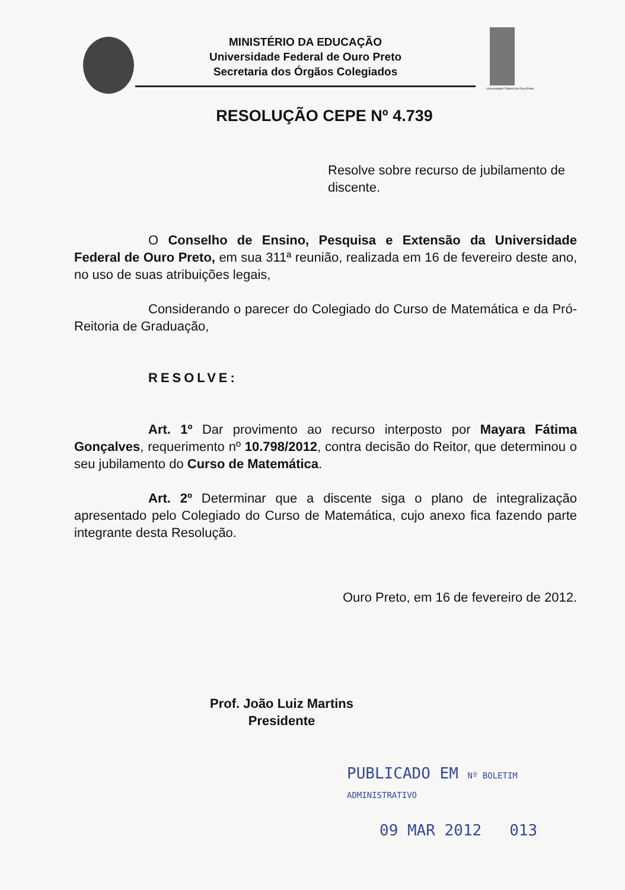MINISTÉRIO DA EDUCAÇÃO
Universidade Federal de Ouro Preto
Secretaria dos Órgãos Colegiados
Universidade Federal de Ouro Preto
RESOLUÇÃO CEPE Nº 4.739
Resolve sobre recurso de jubilamento de discente.
O Conselho de Ensino, Pesquisa e Extensão da Universidade Federal de Ouro Preto, em sua 311ª reunião, realizada em 16 de fevereiro deste ano, no uso de suas atribuições legais,
Considerando o parecer do Colegiado do Curso de Matemática e da Pró-Reitoria de Graduação,
RESOLVE:
Art. 1º Dar provimento ao recurso interposto por Mayara Fátima Gonçalves, requerimento nº 10.798/2012, contra decisão do Reitor, que determinou o seu jubilamento do Curso de Matemática.
Art. 2º Determinar que a discente siga o plano de integralização apresentado pelo Colegiado do Curso de Matemática, cujo anexo fica fazendo parte integrante desta Resolução.
Ouro Preto, em 16 de fevereiro de 2012.
Prof. João Luiz Martins
Presidente
PUBLICADO EM Nº BOLETIM ADMINISTRATIVO
09 MAR 2012 013